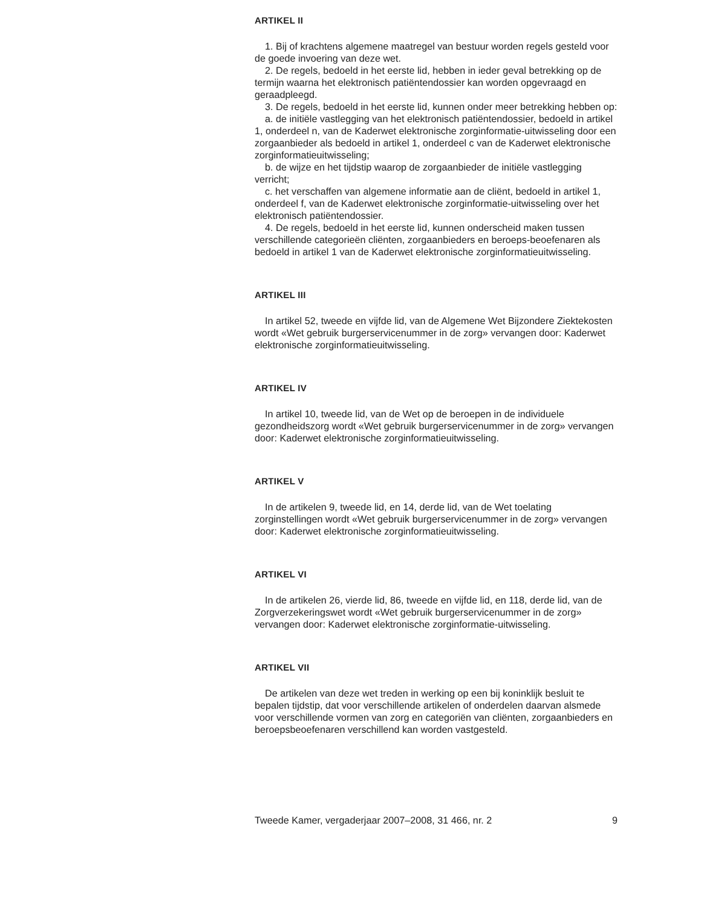ARTIKEL II
1. Bij of krachtens algemene maatregel van bestuur worden regels gesteld voor de goede invoering van deze wet.
2. De regels, bedoeld in het eerste lid, hebben in ieder geval betrekking op de termijn waarna het elektronisch patiëntendossier kan worden opgevraagd en geraadpleegd.
3. De regels, bedoeld in het eerste lid, kunnen onder meer betrekking hebben op:
a. de initiële vastlegging van het elektronisch patiëntendossier, bedoeld in artikel 1, onderdeel n, van de Kaderwet elektronische zorginformatie-uitwisseling door een zorgaanbieder als bedoeld in artikel 1, onderdeel c van de Kaderwet elektronische zorginformatieuitwisseling;
b. de wijze en het tijdstip waarop de zorgaanbieder de initiële vastlegging verricht;
c. het verschaffen van algemene informatie aan de cliënt, bedoeld in artikel 1, onderdeel f, van de Kaderwet elektronische zorginformatie-uitwisseling over het elektronisch patiëntendossier.
4. De regels, bedoeld in het eerste lid, kunnen onderscheid maken tussen verschillende categorieën cliënten, zorgaanbieders en beroeps-beoefenaren als bedoeld in artikel 1 van de Kaderwet elektronische zorginformatieuitwisseling.
ARTIKEL III
In artikel 52, tweede en vijfde lid, van de Algemene Wet Bijzondere Ziektekosten wordt «Wet gebruik burgerservicenummer in de zorg» vervangen door: Kaderwet elektronische zorginformatieuitwisseling.
ARTIKEL IV
In artikel 10, tweede lid, van de Wet op de beroepen in de individuele gezondheidszorg wordt «Wet gebruik burgerservicenummer in de zorg» vervangen door: Kaderwet elektronische zorginformatieuitwisseling.
ARTIKEL V
In de artikelen 9, tweede lid, en 14, derde lid, van de Wet toelating zorginstellingen wordt «Wet gebruik burgerservicenummer in de zorg» vervangen door: Kaderwet elektronische zorginformatieuitwisseling.
ARTIKEL VI
In de artikelen 26, vierde lid, 86, tweede en vijfde lid, en 118, derde lid, van de Zorgverzekeringswet wordt «Wet gebruik burgerservicenummer in de zorg» vervangen door: Kaderwet elektronische zorginformatie-uitwisseling.
ARTIKEL VII
De artikelen van deze wet treden in werking op een bij koninklijk besluit te bepalen tijdstip, dat voor verschillende artikelen of onderdelen daarvan alsmede voor verschillende vormen van zorg en categoriën van cliënten, zorgaanbieders en beroepsbeoefenaren verschillend kan worden vastgesteld.
Tweede Kamer, vergaderjaar 2007–2008, 31 466, nr. 2 9